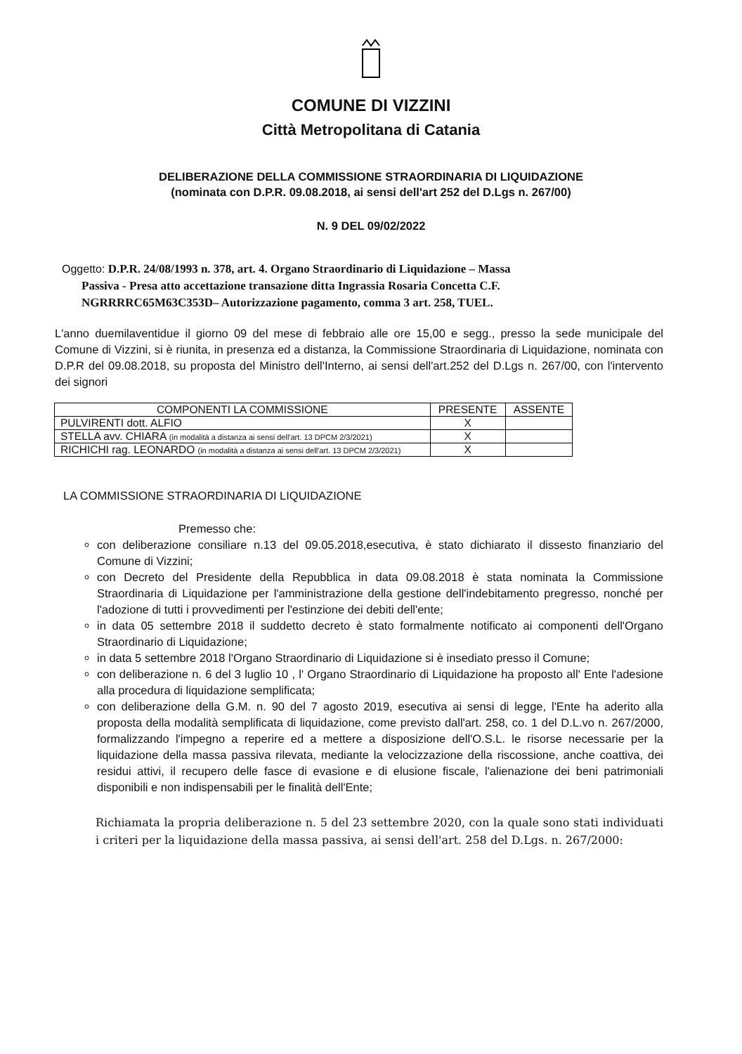COMUNE DI VIZZINI
Città Metropolitana di Catania
DELIBERAZIONE DELLA COMMISSIONE STRAORDINARIA DI LIQUIDAZIONE
(nominata con D.P.R. 09.08.2018, ai sensi dell'art 252 del D.Lgs n. 267/00)
N. 9 DEL 09/02/2022
Oggetto: D.P.R. 24/08/1993 n. 378, art. 4. Organo Straordinario di Liquidazione – Massa
Passiva - Presa atto accettazione transazione ditta Ingrassia Rosaria Concetta C.F.
NGRRRRC65M63C353D– Autorizzazione pagamento, comma 3 art. 258, TUEL.
L'anno duemilaventidue il giorno 09 del mese di febbraio alle ore 15,00 e segg., presso la sede municipale del Comune di Vizzini, si è riunita, in presenza ed a distanza, la Commissione Straordinaria di Liquidazione, nominata con D.P.R del 09.08.2018, su proposta del Ministro dell'Interno, ai sensi dell'art.252 del D.Lgs n. 267/00, con l'intervento dei signori
| COMPONENTI LA COMMISSIONE | PRESENTE | ASSENTE |
| --- | --- | --- |
| PULVIRENTI dott. ALFIO | X | |
| STELLA avv. CHIARA (in modalità a distanza ai sensi dell'art. 13 DPCM 2/3/2021) | X | |
| RICHICHI rag. LEONARDO (in modalità a distanza ai sensi dell'art. 13 DPCM 2/3/2021) | X | |
LA COMMISSIONE STRAORDINARIA DI LIQUIDAZIONE
Premesso che:
con deliberazione consiliare n.13 del 09.05.2018,esecutiva, è stato dichiarato il dissesto finanziario del Comune di Vizzini;
con Decreto del Presidente della Repubblica in data 09.08.2018 è stata nominata la Commissione Straordinaria di Liquidazione per l'amministrazione della gestione dell'indebitamento pregresso, nonché per l'adozione di tutti i provvedimenti per l'estinzione dei debiti dell'ente;
in data 05 settembre 2018 il suddetto decreto è stato formalmente notificato ai componenti dell'Organo Straordinario di Liquidazione;
in data 5 settembre 2018 l'Organo Straordinario di Liquidazione si è insediato presso il Comune;
con deliberazione n. 6 del 3 luglio 10 , l' Organo Straordinario di Liquidazione ha proposto all' Ente l'adesione alla procedura di liquidazione semplificata;
con deliberazione della G.M. n. 90 del 7 agosto 2019, esecutiva ai sensi di legge, l'Ente ha aderito alla proposta della modalità semplificata di liquidazione, come previsto dall'art. 258, co. 1 del D.L.vo n. 267/2000, formalizzando l'impegno a reperire ed a mettere a disposizione dell'O.S.L. le risorse necessarie per la liquidazione della massa passiva rilevata, mediante la velocizzazione della riscossione, anche coattiva, dei residui attivi, il recupero delle fasce di evasione e di elusione fiscale, l'alienazione dei beni patrimoniali disponibili e non indispensabili per le finalità dell'Ente;
Richiamata la propria deliberazione n. 5 del 23 settembre 2020, con la quale sono stati individuati i criteri per la liquidazione della massa passiva, ai sensi dell'art. 258 del D.Lgs. n. 267/2000: